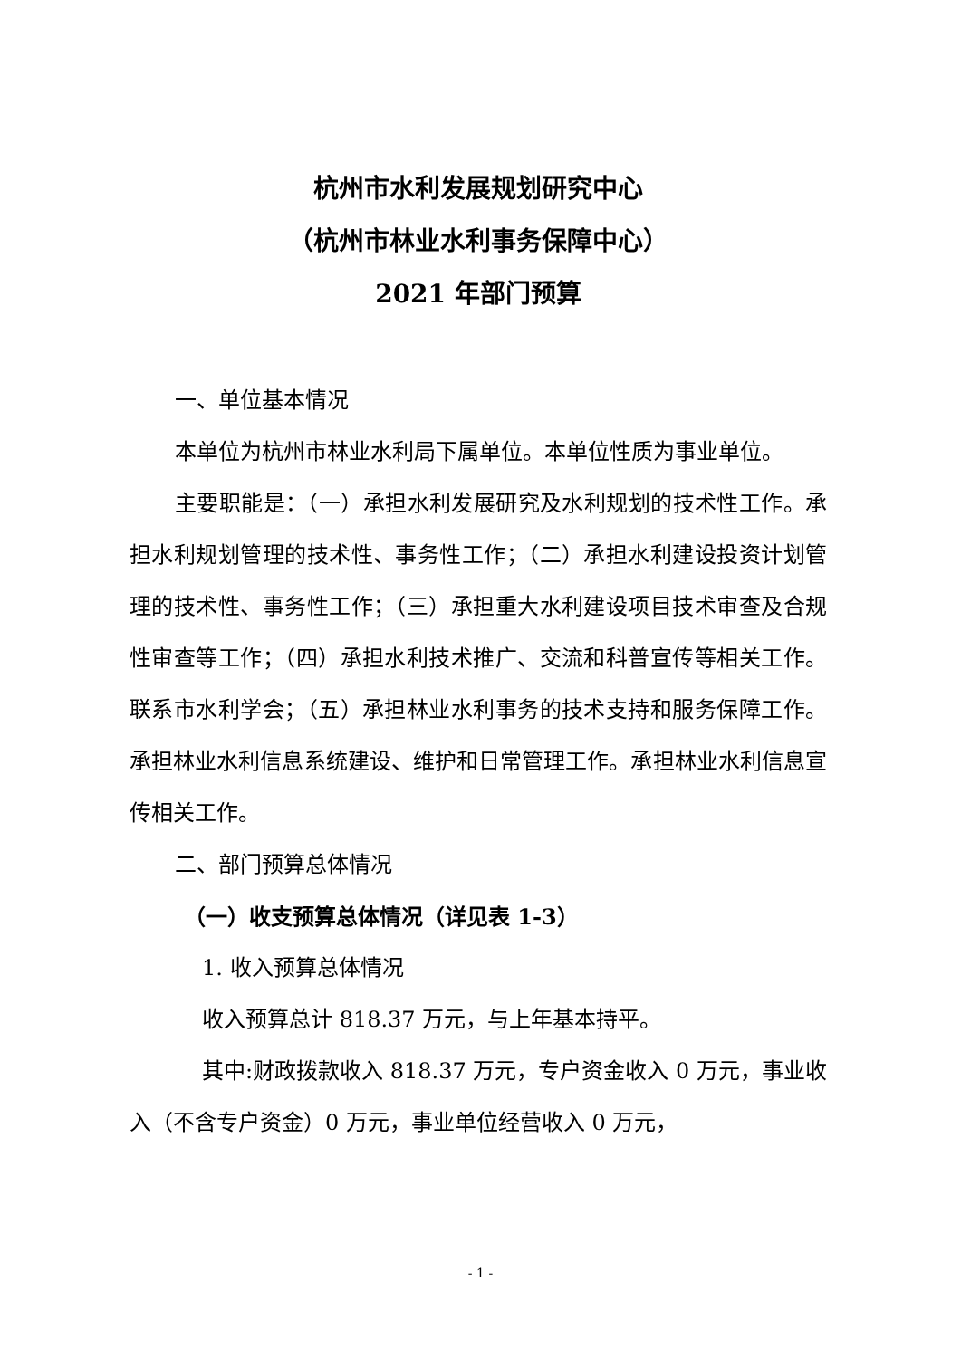杭州市水利发展规划研究中心
（杭州市林业水利事务保障中心）
2021 年部门预算
一、单位基本情况
本单位为杭州市林业水利局下属单位。本单位性质为事业单位。
主要职能是：（一）承担水利发展研究及水利规划的技术性工作。承担水利规划管理的技术性、事务性工作；（二）承担水利建设投资计划管理的技术性、事务性工作；（三）承担重大水利建设项目技术审查及合规性审查等工作；（四）承担水利技术推广、交流和科普宣传等相关工作。联系市水利学会；（五）承担林业水利事务的技术支持和服务保障工作。承担林业水利信息系统建设、维护和日常管理工作。承担林业水利信息宣传相关工作。
二、部门预算总体情况
（一）收支预算总体情况（详见表 1-3）
1. 收入预算总体情况
收入预算总计 818.37 万元，与上年基本持平。
其中:财政拨款收入 818.37 万元，专户资金收入 0 万元，事业收入（不含专户资金）0 万元，事业单位经营收入 0 万元，
- 1 -